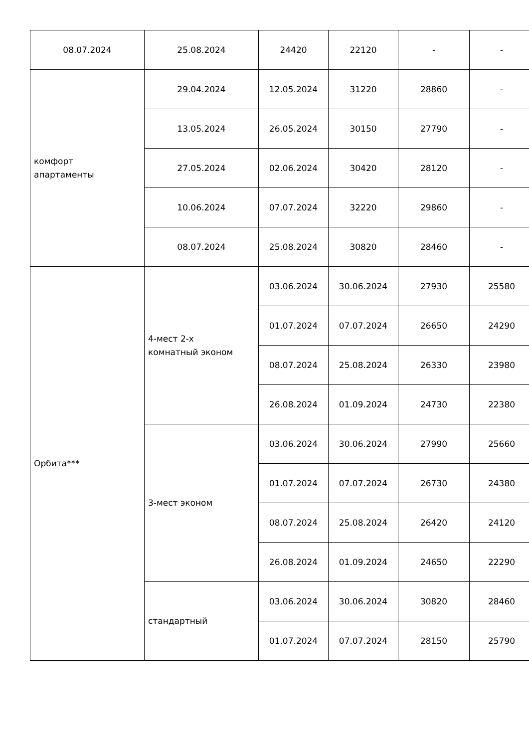| 08.07.2024 | 25.08.2024 | 24420 | 22120 | - | - |
| комфорт апартаменты | 29.04.2024 | 12.05.2024 | 31220 | 28860 | - |
| | 13.05.2024 | 26.05.2024 | 30150 | 27790 | - |
| | 27.05.2024 | 02.06.2024 | 30420 | 28120 | - |
| | 10.06.2024 | 07.07.2024 | 32220 | 29860 | - |
| | 08.07.2024 | 25.08.2024 | 30820 | 28460 | - |
| Орбита*** | 4-мест 2-х комнатный эконом | 03.06.2024 | 30.06.2024 | 27930 | 25580 |
| | | 01.07.2024 | 07.07.2024 | 26650 | 24290 |
| | | 08.07.2024 | 25.08.2024 | 26330 | 23980 |
| | | 26.08.2024 | 01.09.2024 | 24730 | 22380 |
| | 3-мест эконом | 03.06.2024 | 30.06.2024 | 27990 | 25660 |
| | | 01.07.2024 | 07.07.2024 | 26730 | 24380 |
| | | 08.07.2024 | 25.08.2024 | 26420 | 24120 |
| | | 26.08.2024 | 01.09.2024 | 24650 | 22290 |
| | стандартный | 03.06.2024 | 30.06.2024 | 30820 | 28460 |
| | | 01.07.2024 | 07.07.2024 | 28150 | 25790 |